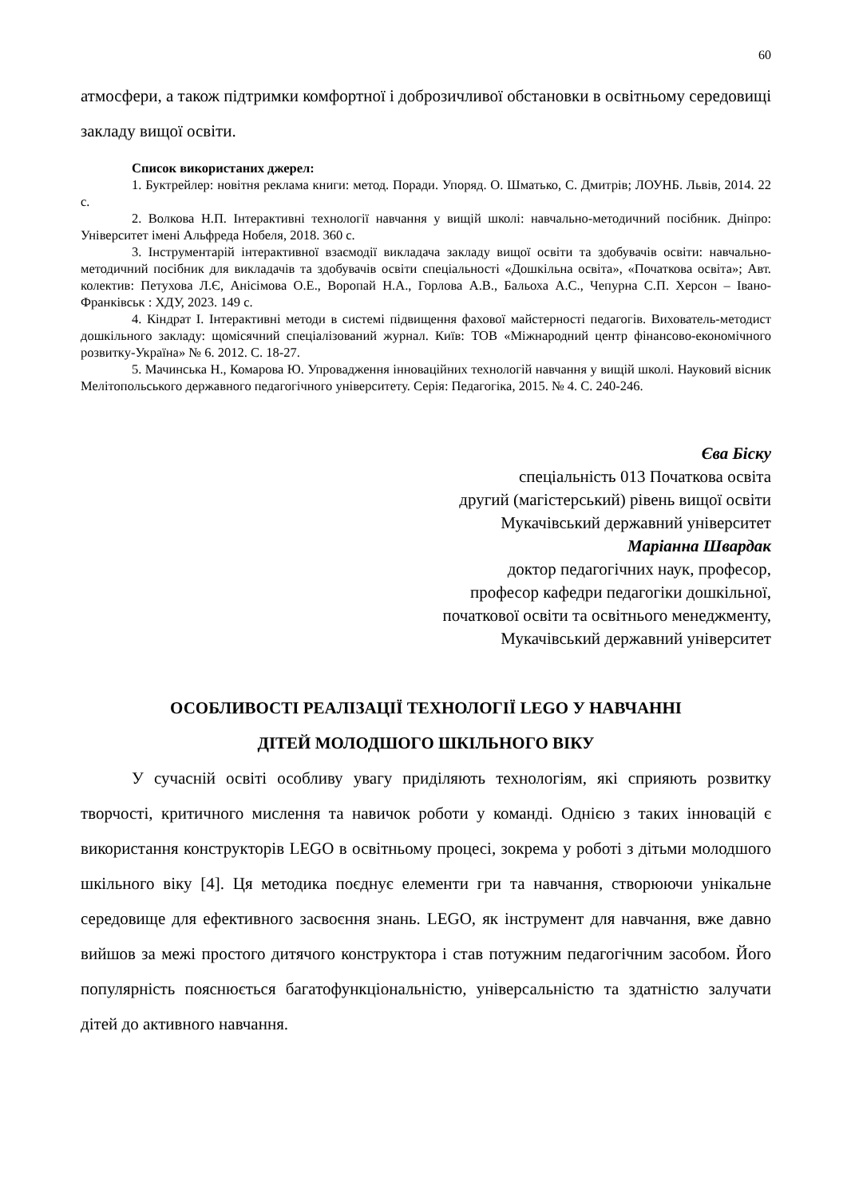60
атмосфери, а також підтримки комфортної і доброзичливої обстановки в освітньому середовищі закладу вищої освіти.
Список використаних джерел:
1. Буктрейлер: новітня реклама книги: метод. Поради. Упоряд. О. Шматько, С. Дмитрів; ЛОУНБ. Львів, 2014. 22 с.
2. Волкова Н.П. Інтерактивні технології навчання у вищій школі: навчально-методичний посібник. Дніпро: Університет імені Альфреда Нобеля, 2018. 360 с.
3. Інструментарій інтерактивної взаємодії викладача закладу вищої освіти та здобувачів освіти: навчально-методичний посібник для викладачів та здобувачів освіти спеціальності «Дошкільна освіта», «Початкова освіта»; Авт. колектив: Петухова Л.Є, Анісімова О.Е., Воропай Н.А., Горлова А.В., Бальоха А.С., Чепурна С.П. Херсон – Івано-Франківськ : ХДУ, 2023. 149 с.
4. Кіндрат І. Інтерактивні методи в системі підвищення фахової майстерності педагогів. Вихователь-методист дошкільного закладу: щомісячний спеціалізований журнал. Київ: ТОВ «Міжнародний центр фінансово-економічного розвитку-Україна» № 6. 2012. С. 18-27.
5. Мачинська Н., Комарова Ю. Упровадження інноваційних технологій навчання у вищій школі. Науковий вісник Мелітопольського державного педагогічного університету. Серія: Педагогіка, 2015. № 4. С. 240-246.
Єва Біску
спеціальність 013 Початкова освіта
другий (магістерський) рівень вищої освіти
Мукачівський державний університет
Маріанна Швардак
доктор педагогічних наук, професор,
професор кафедри педагогіки дошкільної,
початкової освіти та освітнього менеджменту,
Мукачівський державний університет
ОСОБЛИВОСТІ РЕАЛІЗАЦІЇ ТЕХНОЛОГІЇ LEGO У НАВЧАННІ
ДІТЕЙ МОЛОДШОГО ШКІЛЬНОГО ВІКУ
У сучасній освіті особливу увагу приділяють технологіям, які сприяють розвитку творчості, критичного мислення та навичок роботи у команді. Однією з таких інновацій є використання конструкторів LEGO в освітньому процесі, зокрема у роботі з дітьми молодшого шкільного віку [4]. Ця методика поєднує елементи гри та навчання, створюючи унікальне середовище для ефективного засвоєння знань. LEGO, як інструмент для навчання, вже давно вийшов за межі простого дитячого конструктора і став потужним педагогічним засобом. Його популярність пояснюється багатофункціональністю, універсальністю та здатністю залучати дітей до активного навчання.